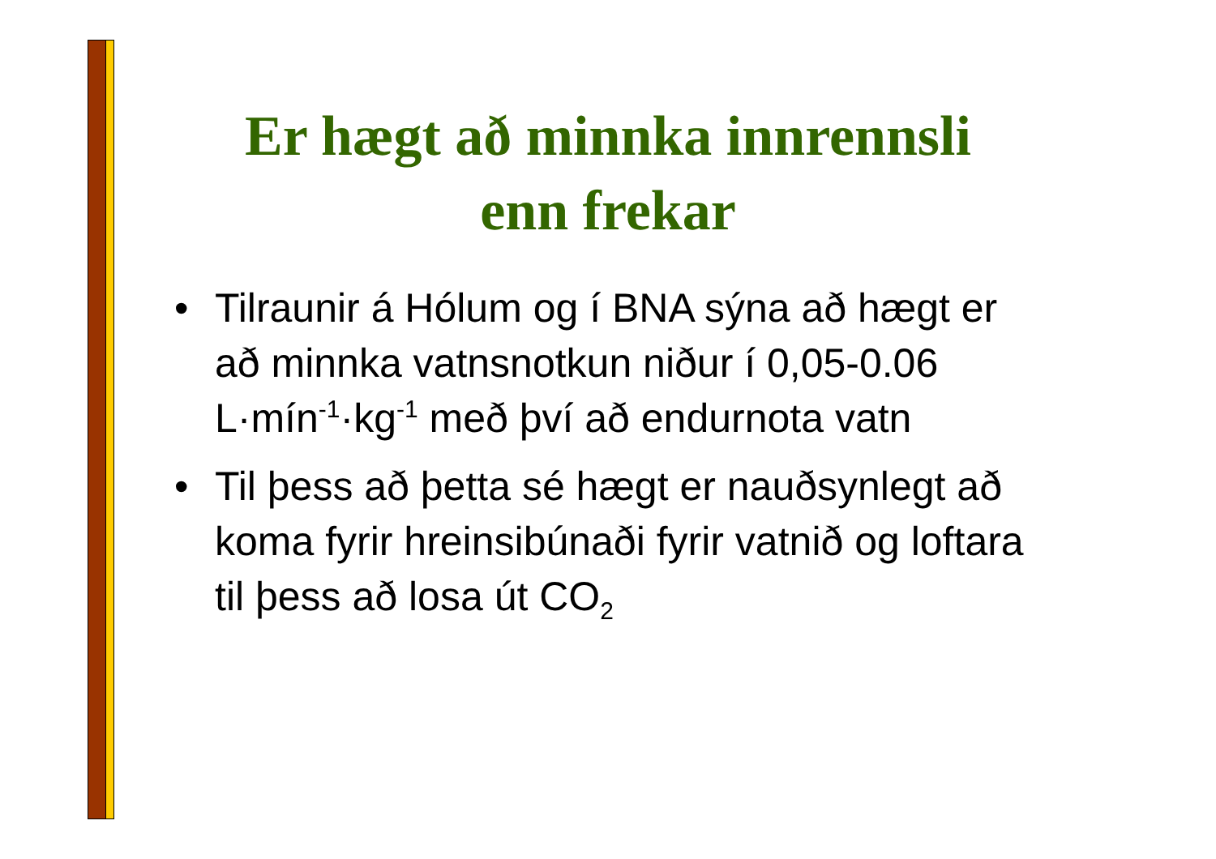Er hægt að minnka innrennsli enn frekar
• Tilraunir á Hólum og í BNA sýna að hægt er að minnka vatnsnotkun niður í 0,05-0.06 L·mín<sup>-1</sup>·kg<sup>-1</sup> með því að endurnota vatn
• Til þess að þetta sé hægt er nauðsynlegt að koma fyrir hreinsibúnaði fyrir vatnið og loftara til þess að losa út CO<sub>2</sub>